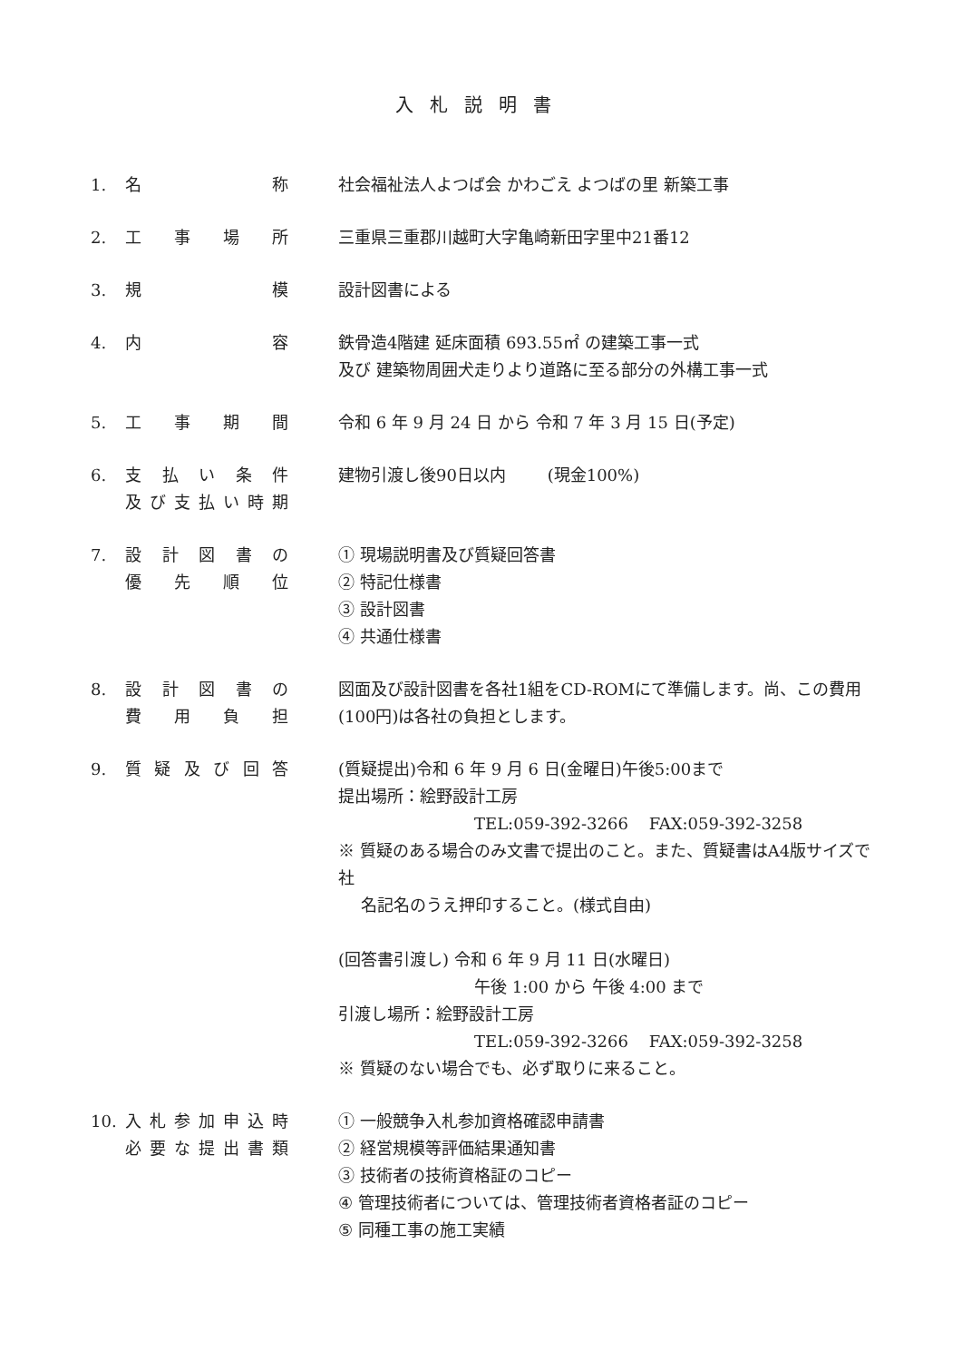入札説明書
1. 名称 社会福祉法人よつば会 かわごえ よつばの里 新築工事
2. 工事場所 三重県三重郡川越町大字亀崎新田字里中21番12
3. 規模 設計図書による
4. 内容 鉄骨造4階建 延床面積 693.55㎡ の建築工事一式
及び 建築物周囲犬走りより道路に至る部分の外構工事一式
5. 工事期間 令和 6 年 9 月 24 日 から 令和 7 年 3 月 15 日(予定)
6. 支払い条件
及び支払い時期
建物引渡し後90日以内 (現金100%)
7. 設計図書の
優先順位
① 現場説明書及び質疑回答書
② 特記仕様書
③ 設計図書
④ 共通仕様書
8. 設計図書の
費用負担
図面及び設計図書を各社1組をCD-ROMにて準備します。尚、この費用(100円)は各社の負担とします。
9. 質疑及び回答 (質疑提出)令和 6 年 9 月 6 日(金曜日)午後5:00まで
提出場所：絵野設計工房
TEL:059-392-3266 FAX:059-392-3258
※ 質疑のある場合のみ文書で提出のこと。また、質疑書はA4版サイズで社
名記名のうえ押印すること。(様式自由)
(回答書引渡し) 令和 6 年 9 月 11 日(水曜日)
午後 1:00 から 午後 4:00 まで
引渡し場所：絵野設計工房
TEL:059-392-3266 FAX:059-392-3258
※ 質疑のない場合でも、必ず取りに来ること。
10. 入札参加申込時
必要な提出書類
① 一般競争入札参加資格確認申請書
② 経営規模等評価結果通知書
③ 技術者の技術資格証のコピー
④ 管理技術者については、管理技術者資格者証のコピー
⑤ 同種工事の施工実績